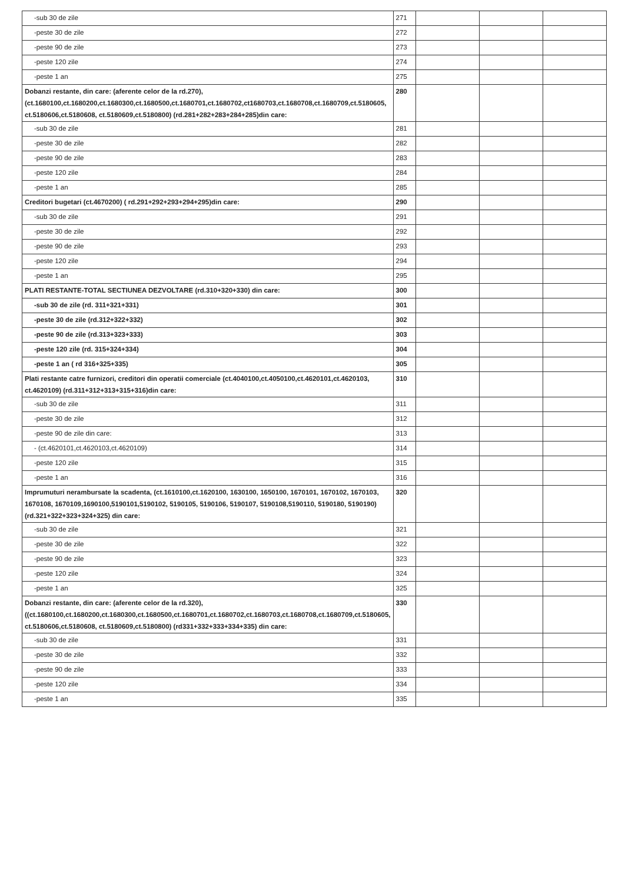| -sub 30 de zile | 271 | | | |
| -peste 30 de zile | 272 | | | |
| -peste 90 de zile | 273 | | | |
| -peste 120 zile | 274 | | | |
| -peste 1 an | 275 | | | |
| Dobanzi restante, din care: (aferente celor de la rd.270), (ct.1680100,ct.1680200,ct.1680300,ct.1680500,ct.1680701,ct.1680702,ct1680703,ct.1680708,ct.1680709,ct.5180605, ct.5180606,ct.5180608, ct.5180609,ct.5180800) (rd.281+282+283+284+285)din care: | 280 | | | |
| -sub 30 de zile | 281 | | | |
| -peste 30 de zile | 282 | | | |
| -peste 90 de zile | 283 | | | |
| -peste 120 zile | 284 | | | |
| -peste 1 an | 285 | | | |
| Creditori bugetari (ct.4670200) ( rd.291+292+293+294+295)din care: | 290 | | | |
| -sub 30 de zile | 291 | | | |
| -peste 30 de zile | 292 | | | |
| -peste 90 de zile | 293 | | | |
| -peste 120 zile | 294 | | | |
| -peste 1 an | 295 | | | |
| PLATI RESTANTE-TOTAL SECTIUNEA DEZVOLTARE (rd.310+320+330) din care: | 300 | | | |
| -sub 30 de zile (rd. 311+321+331) | 301 | | | |
| -peste 30 de zile (rd.312+322+332) | 302 | | | |
| -peste 90 de zile (rd.313+323+333) | 303 | | | |
| -peste 120 zile (rd. 315+324+334) | 304 | | | |
| -peste 1 an ( rd 316+325+335) | 305 | | | |
| Plati restante catre furnizori, creditori din operatii comerciale (ct.4040100,ct.4050100,ct.4620101,ct.4620103, ct.4620109) (rd.311+312+313+315+316)din care: | 310 | | | |
| -sub 30 de zile | 311 | | | |
| -peste 30 de zile | 312 | | | |
| -peste 90 de zile din care: | 313 | | | |
| - (ct.4620101,ct.4620103,ct.4620109) | 314 | | | |
| -peste 120 zile | 315 | | | |
| -peste 1 an | 316 | | | |
| Imprumuturi nerambursate la scadenta, (ct.1610100,ct.1620100, 1630100, 1650100, 1670101, 1670102, 1670103, 1670108, 1670109,1690100,5190101,5190102, 5190105, 5190106, 5190107, 5190108,5190110, 5190180, 5190190) (rd.321+322+323+324+325) din care: | 320 | | | |
| -sub 30 de zile | 321 | | | |
| -peste 30 de zile | 322 | | | |
| -peste 90 de zile | 323 | | | |
| -peste 120 zile | 324 | | | |
| -peste 1 an | 325 | | | |
| Dobanzi restante, din care: (aferente celor de la rd.320), ((ct.1680100,ct.1680200,ct.1680300,ct.1680500,ct.1680701,ct.1680702,ct.1680703,ct.1680708,ct.1680709,ct.5180605, ct.5180606,ct.5180608, ct.5180609,ct.5180800) (rd331+332+333+334+335) din care: | 330 | | | |
| -sub 30 de zile | 331 | | | |
| -peste 30 de zile | 332 | | | |
| -peste 90 de zile | 333 | | | |
| -peste 120 zile | 334 | | | |
| -peste 1 an | 335 | | | |